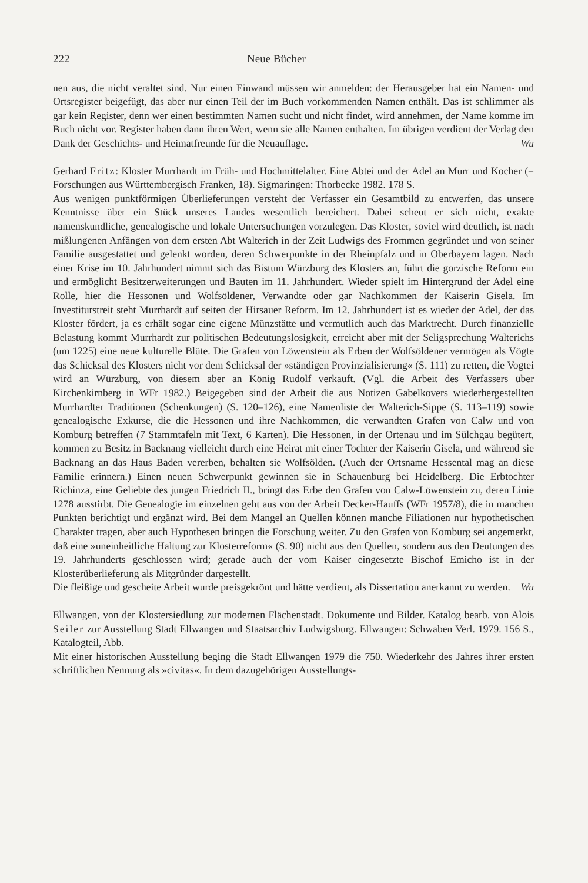222 Neue Bücher
nen aus, die nicht veraltet sind. Nur einen Einwand müssen wir anmelden: der Herausgeber hat ein Namen- und Ortsregister beigefügt, das aber nur einen Teil der im Buch vorkommenden Namen enthält. Das ist schlimmer als gar kein Register, denn wer einen bestimmten Namen sucht und nicht findet, wird annehmen, der Name komme im Buch nicht vor. Register haben dann ihren Wert, wenn sie alle Namen enthalten. Im übrigen verdient der Verlag den Dank der Geschichts- und Heimatfreunde für die Neuauflage. Wu
Gerhard Fritz: Kloster Murrhardt im Früh- und Hochmittelalter. Eine Abtei und der Adel an Murr und Kocher (= Forschungen aus Württembergisch Franken, 18). Sigmaringen: Thorbecke 1982. 178 S.
Aus wenigen punktförmigen Überlieferungen versteht der Verfasser ein Gesamtbild zu entwerfen, das unsere Kenntnisse über ein Stück unseres Landes wesentlich bereichert. Dabei scheut er sich nicht, exakte namenskundliche, genealogische und lokale Untersuchungen vorzulegen. Das Kloster, soviel wird deutlich, ist nach mißlungenen Anfängen von dem ersten Abt Walterich in der Zeit Ludwigs des Frommen gegründet und von seiner Familie ausgestattet und gelenkt worden, deren Schwerpunkte in der Rheinpfalz und in Oberbayern lagen. Nach einer Krise im 10. Jahrhundert nimmt sich das Bistum Würzburg des Klosters an, führt die gorzische Reform ein und ermöglicht Besitzerweiterungen und Bauten im 11. Jahrhundert. Wieder spielt im Hintergrund der Adel eine Rolle, hier die Hessonen und Wolfsöldener, Verwandte oder gar Nachkommen der Kaiserin Gisela. Im Investiturstreit steht Murrhardt auf seiten der Hirsauer Reform. Im 12. Jahrhundert ist es wieder der Adel, der das Kloster fördert, ja es erhält sogar eine eigene Münzstätte und vermutlich auch das Marktrecht. Durch finanzielle Belastung kommt Murrhardt zur politischen Bedeutungslosigkeit, erreicht aber mit der Seligsprechung Walterichs (um 1225) eine neue kulturelle Blüte. Die Grafen von Löwenstein als Erben der Wolfsöldener vermögen als Vögte das Schicksal des Klosters nicht vor dem Schicksal der »ständigen Provinzialisierung« (S. 111) zu retten, die Vogtei wird an Würzburg, von diesem aber an König Rudolf verkauft. (Vgl. die Arbeit des Verfassers über Kirchenkirnberg in WFr 1982.) Beigegeben sind der Arbeit die aus Notizen Gabelkovers wiederhergestellten Murrhardter Traditionen (Schenkungen) (S. 120–126), eine Namenliste der Walterich-Sippe (S. 113–119) sowie genealogische Exkurse, die die Hessonen und ihre Nachkommen, die verwandten Grafen von Calw und von Komburg betreffen (7 Stammtafeln mit Text, 6 Karten). Die Hessonen, in der Ortenau und im Sülchgau begütert, kommen zu Besitz in Backnang vielleicht durch eine Heirat mit einer Tochter der Kaiserin Gisela, und während sie Backnang an das Haus Baden vererben, behalten sie Wolfsölden. (Auch der Ortsname Hessental mag an diese Familie erinnern.) Einen neuen Schwerpunkt gewinnen sie in Schauenburg bei Heidelberg. Die Erbtochter Richinza, eine Geliebte des jungen Friedrich II., bringt das Erbe den Grafen von Calw-Löwenstein zu, deren Linie 1278 ausstirbt. Die Genealogie im einzelnen geht aus von der Arbeit Decker-Hauffs (WFr 1957/8), die in manchen Punkten berichtigt und ergänzt wird. Bei dem Mangel an Quellen können manche Filiationen nur hypothetischen Charakter tragen, aber auch Hypothesen bringen die Forschung weiter. Zu den Grafen von Komburg sei angemerkt, daß eine »uneinheitliche Haltung zur Klosterreform« (S. 90) nicht aus den Quellen, sondern aus den Deutungen des 19. Jahrhunderts geschlossen wird; gerade auch der vom Kaiser eingesetzte Bischof Emicho ist in der Klosterüberlieferung als Mitgründer dargestellt.
Die fleißige und gescheite Arbeit wurde preisgekrönt und hätte verdient, als Dissertation anerkannt zu werden. Wu
Ellwangen, von der Klostersiedlung zur modernen Flächenstadt. Dokumente und Bilder. Katalog bearb. von Alois Seiler zur Ausstellung Stadt Ellwangen und Staatsarchiv Ludwigsburg. Ellwangen: Schwaben Verl. 1979. 156 S., Katalogteil, Abb.
Mit einer historischen Ausstellung beging die Stadt Ellwangen 1979 die 750. Wiederkehr des Jahres ihrer ersten schriftlichen Nennung als »civitas«. In dem dazugehörigen Ausstellungs-